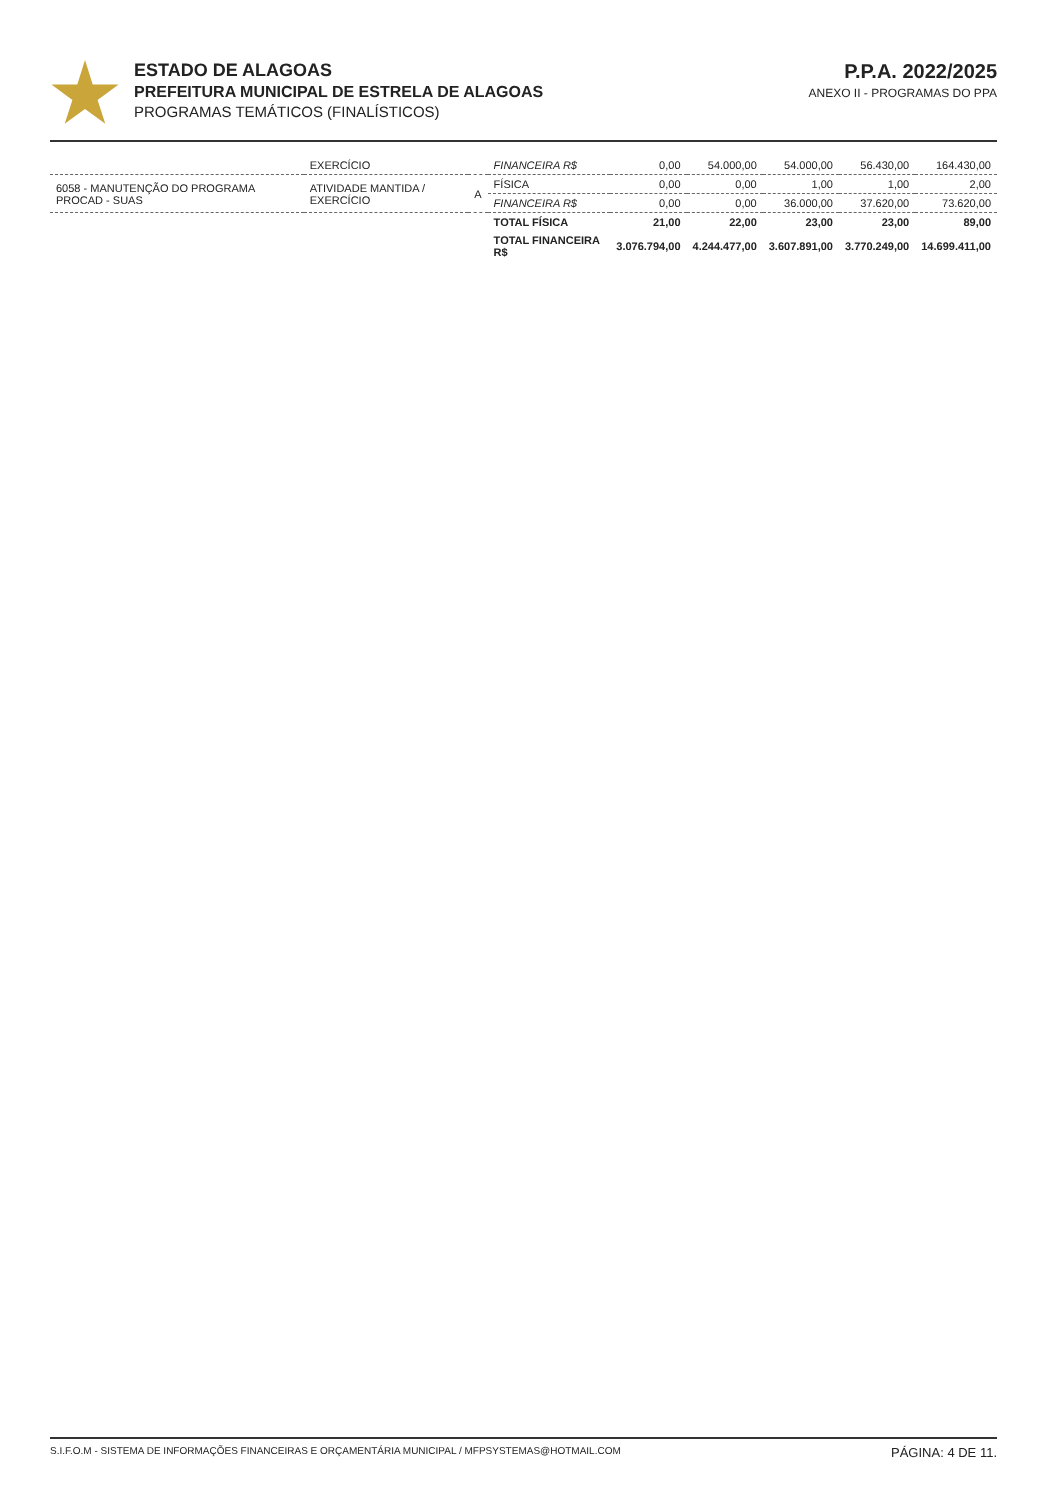ESTADO DE ALAGOAS
PREFEITURA MUNICIPAL DE ESTRELA DE ALAGOAS
PROGRAMAS TEMÁTICOS (FINALÍSTICOS)
P.P.A. 2022/2025
ANEXO II - PROGRAMAS DO PPA
| | EXERCÍCIO | | FINANCEIRA R$ | 0,00 | 54.000,00 | 54.000,00 | 56.430,00 | 164.430,00 |
| 6058 - MANUTENÇÃO DO PROGRAMA PROCAD - SUAS | ATIVIDADE MANTIDA / EXERCÍCIO | A | FÍSICA | 0,00 | 0,00 | 1,00 | 1,00 | 2,00 |
| | | | FINANCEIRA R$ | 0,00 | 0,00 | 36.000,00 | 37.620,00 | 73.620,00 |
| | | | TOTAL FÍSICA | 21,00 | 22,00 | 23,00 | 23,00 | 89,00 |
| | | | TOTAL FINANCEIRA R$ | 3.076.794,00 | 4.244.477,00 | 3.607.891,00 | 3.770.249,00 | 14.699.411,00 |
S.I.F.O.M - SISTEMA DE INFORMAÇÕES FINANCEIRAS E ORÇAMENTÁRIA MUNICIPAL / MFPSYSTEMAS@HOTMAIL.COM PÁGINA: 4 DE 11.